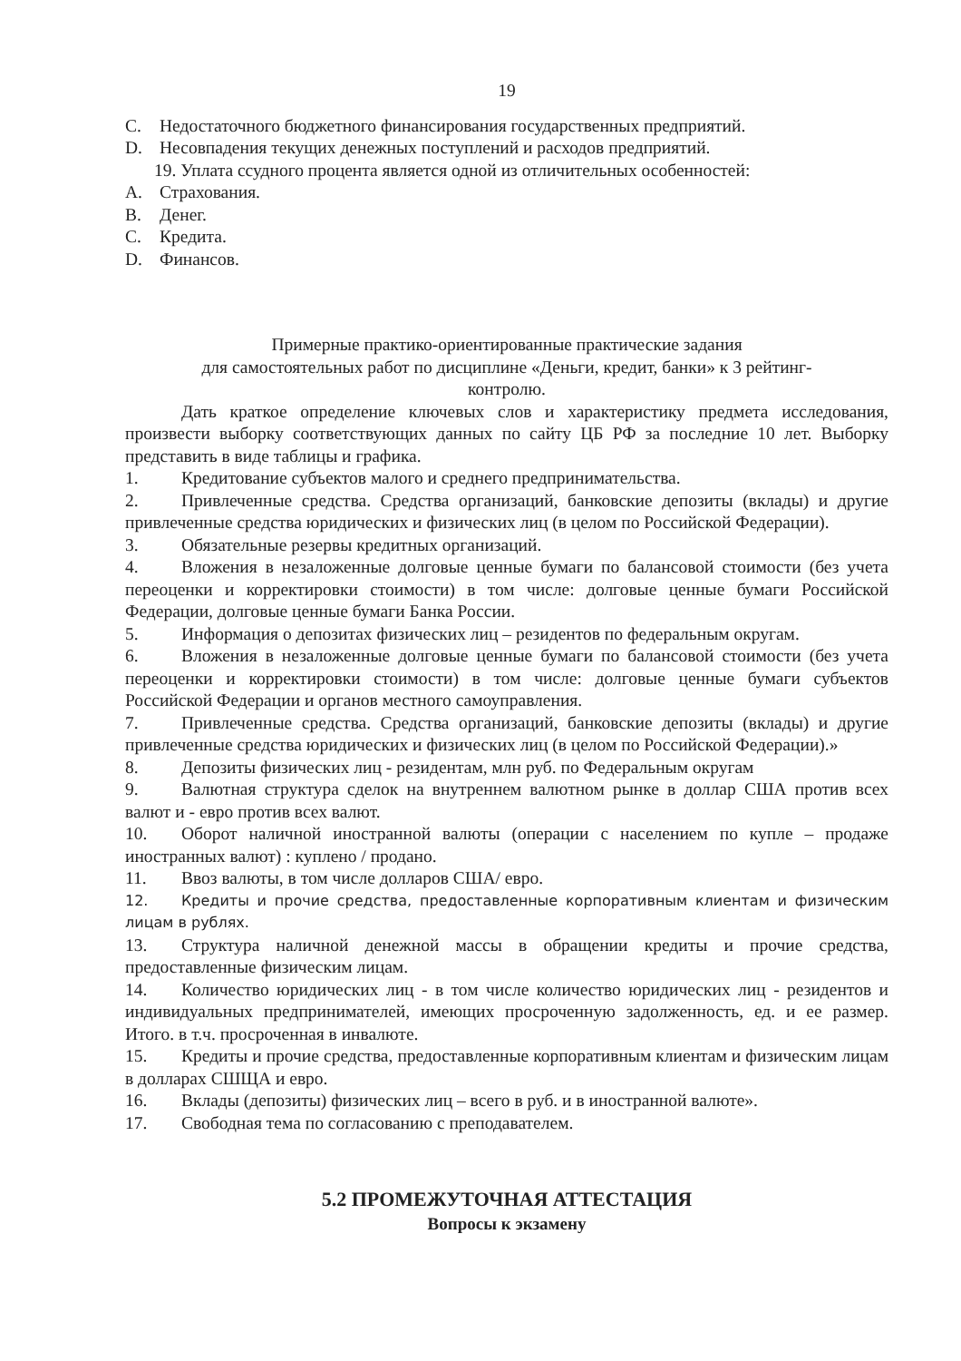19
C. Недостаточного бюджетного финансирования государственных предприятий.
D. Несовпадения текущих денежных поступлений и расходов предприятий.
19. Уплата ссудного процента является одной из отличительных особенностей:
A. Страхования.
B. Денег.
C. Кредита.
D. Финансов.
Примерные практико-ориентированные практические задания
для самостоятельных работ по дисциплине «Деньги, кредит, банки» к 3 рейтинг-
контролю.
Дать краткое определение ключевых слов и характеристику предмета исследования, произвести выборку соответствующих данных по сайту ЦБ РФ за последние 10 лет. Выборку представить в виде таблицы и графика.
1. Кредитование субъектов малого и среднего предпринимательства.
2. Привлеченные средства. Средства организаций, банковские депозиты (вклады) и другие привлеченные средства юридических и физических лиц (в целом по Российской Федерации).
3. Обязательные резервы кредитных организаций.
4. Вложения в незаложенные долговые ценные бумаги по балансовой стоимости (без учета переоценки и корректировки стоимости) в том числе: долговые ценные бумаги Российской Федерации, долговые ценные бумаги Банка России.
5. Информация о депозитах физических лиц – резидентов по федеральным округам.
6. Вложения в незаложенные долговые ценные бумаги по балансовой стоимости (без учета переоценки и корректировки стоимости) в том числе: долговые ценные бумаги субъектов Российской Федерации и органов местного самоуправления.
7. Привлеченные средства. Средства организаций, банковские депозиты (вклады) и другие привлеченные средства юридических и физических лиц (в целом по Российской Федерации).»
8. Депозиты физических лиц - резидентам, млн руб. по Федеральным округам
9. Валютная структура сделок на внутреннем валютном рынке в доллар США против всех валют и - евро против всех валют.
10. Оборот наличной иностранной валюты (операции с населением по купле – продаже иностранных валют) : куплено / продано.
11. Ввоз валюты, в том числе долларов США/ евро.
12. Кредиты и прочие средства, предоставленные корпоративным клиентам и физическим лицам в рублях.
13. Структура наличной денежной массы в обращении кредиты и прочие средства, предоставленные физическим лицам.
14. Количество юридических лиц - в том числе количество юридических лиц - резидентов и индивидуальных предпринимателей, имеющих просроченную задолженность, ед. и ее размер. Итого. в т.ч. просроченная в инвалюте.
15. Кредиты и прочие средства, предоставленные корпоративным клиентам и физическим лицам в долларах СШЩА и евро.
16. Вклады (депозиты) физических лиц – всего в руб. и в иностранной валюте».
17. Свободная тема по согласованию с преподавателем.
5.2 ПРОМЕЖУТОЧНАЯ АТТЕСТАЦИЯ
Вопросы к экзамену